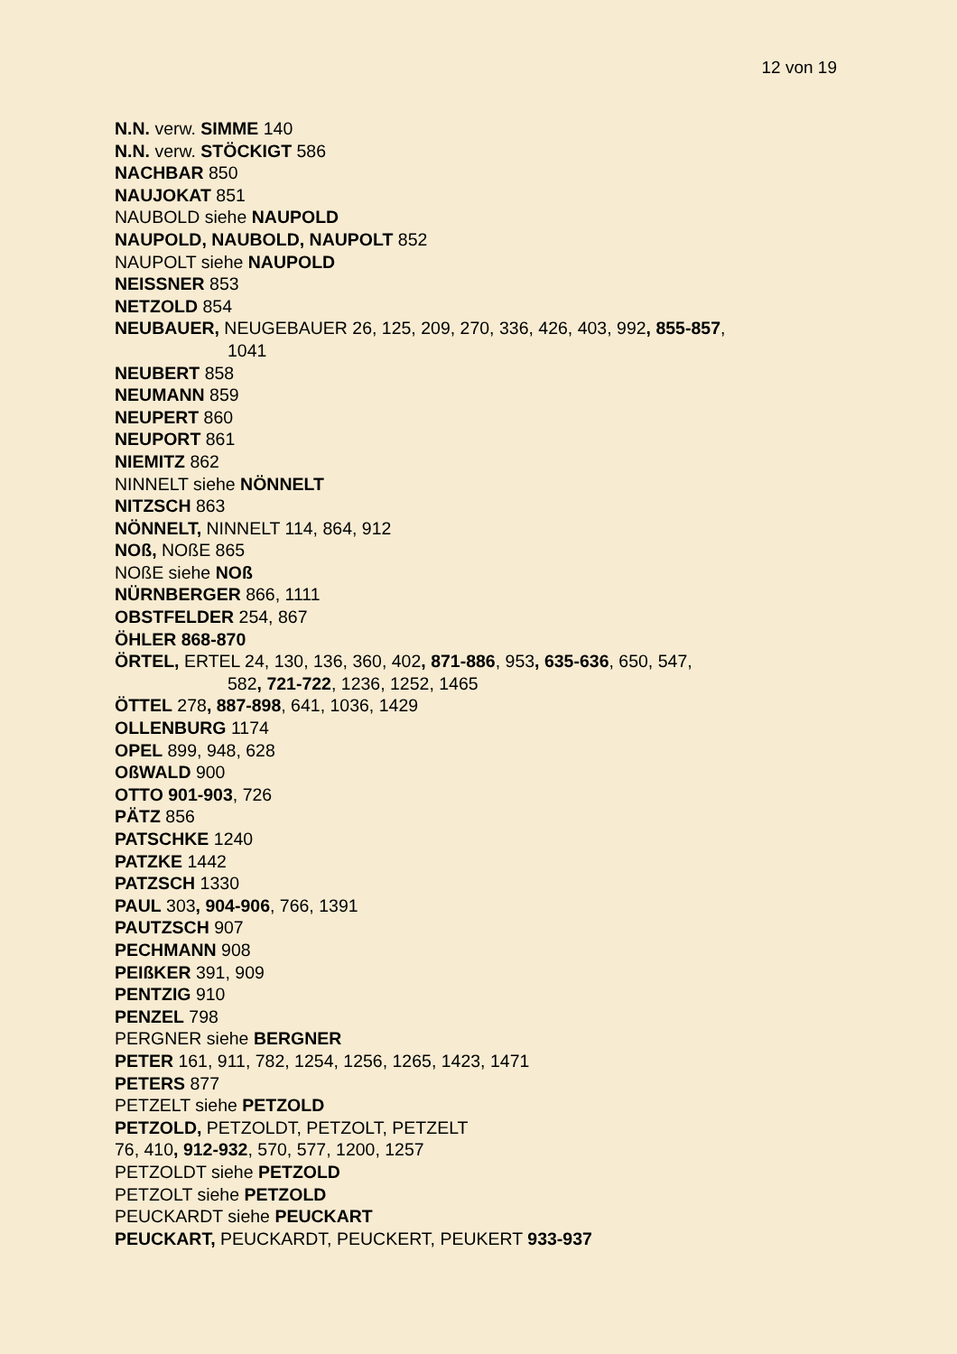12 von 19
N.N. verw. SIMME 140
N.N. verw. STÖCKIGT 586
NACHBAR 850
NAUJOKAT 851
NAUBOLD siehe NAUPOLD
NAUPOLD, NAUBOLD, NAUPOLT 852
NAUPOLT siehe NAUPOLD
NEISSNER 853
NETZOLD 854
NEUBAUER, NEUGEBAUER 26, 125, 209, 270, 336, 426, 403, 992, 855-857,
1041
NEUBERT 858
NEUMANN 859
NEUPERT 860
NEUPORT 861
NIEMITZ 862
NINNELT siehe NÖNNELT
NITZSCH 863
NÖNNELT, NINNELT 114, 864, 912
NOß, NOßE 865
NOßE siehe NOß
NÜRNBERGER 866, 1111
OBSTFELDER 254, 867
ÖHLER 868-870
ÖRTEL, ERTEL 24, 130, 136, 360, 402, 871-886, 953, 635-636, 650, 547,
582, 721-722, 1236, 1252, 1465
ÖTTEL 278, 887-898, 641, 1036, 1429
OLLENBURG 1174
OPEL 899, 948, 628
OßWALD 900
OTTO 901-903, 726
PÄTZ 856
PATSCHKE 1240
PATZKE 1442
PATZSCH 1330
PAUL 303, 904-906, 766, 1391
PAUTZSCH 907
PECHMANN 908
PEIßKER 391, 909
PENTZIG 910
PENZEL 798
PERGNER siehe BERGNER
PETER 161, 911, 782, 1254, 1256, 1265, 1423, 1471
PETERS 877
PETZELT siehe PETZOLD
PETZOLD, PETZOLDT, PETZOLT, PETZELT
76, 410, 912-932, 570, 577, 1200, 1257
PETZOLDT siehe PETZOLD
PETZOLT siehe PETZOLD
PEUCKARDT siehe PEUCKART
PEUCKART, PEUCKARDT, PEUCKERT, PEUKERT 933-937